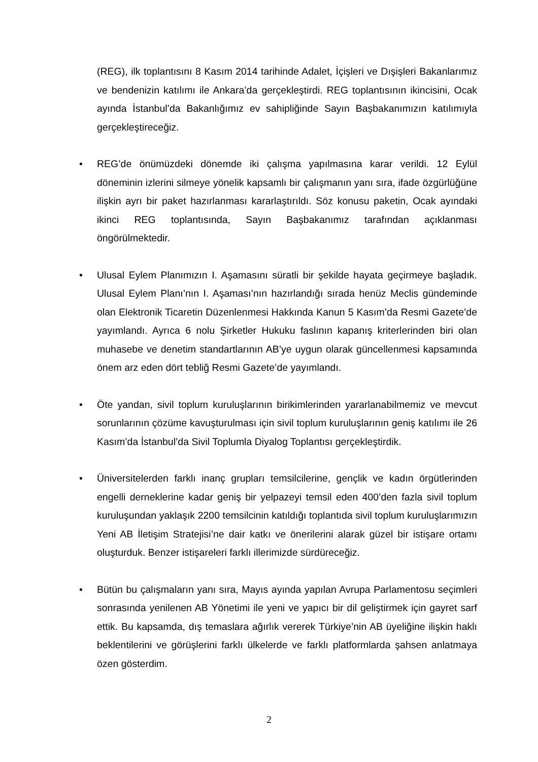(REG), ilk toplantısını 8 Kasım 2014 tarihinde Adalet, İçişleri ve Dışişleri Bakanlarımız ve bendenizin katılımı ile Ankara’da gerçekleştirdi. REG toplantısının ikincisini, Ocak ayında İstanbul’da Bakanlığımız ev sahipliğinde Sayın Başbakanımızın katılımıyla gerçekleştireceğiz.
• REG’de önümüzdeki dönemde iki çalışma yapılmasına karar verildi. 12 Eylül döneminin izlerini silmeye yönelik kapsamlı bir çalışmanın yanı sıra, ifade özgürlüğüne ilişkin ayrı bir paket hazırlanması kararlaştırıldı. Söz konusu paketin, Ocak ayındaki ikinci REG toplantısında, Sayın Başbakanımız tarafından açıklanması öngörülmektedir.
• Ulusal Eylem Planımızın I. Aşamasını süratli bir şekilde hayata geçirmeye başladık. Ulusal Eylem Planı’nın I. Aşaması’nın hazırlandığı sırada henüz Meclis gündeminde olan Elektronik Ticaretin Düzenlenmesi Hakkında Kanun 5 Kasım’da Resmi Gazete’de yayımlandı. Ayrıca 6 nolu Şirketler Hukuku faslının kapanış kriterlerinden biri olan muhasebe ve denetim standartlarının AB’ye uygun olarak güncellenmesi kapsamında önem arz eden dört tebliğ Resmi Gazete’de yayımlandı.
• Öte yandan, sivil toplum kuruluşlarının birikimlerinden yararlanabilmemiz ve mevcut sorunlarının çözüme kavuşturulması için sivil toplum kuruluşlarının geniş katılımı ile 26 Kasım’da İstanbul’da Sivil Toplumla Diyalog Toplantısı gerçekleştirdik.
• Üniversitelerden farklı inanç grupları temsilcilerine, gençlik ve kadın örgütlerinden engelli derneklerine kadar geniş bir yelpazeyi temsil eden 400’den fazla sivil toplum kuruluşundan yaklaşık 2200 temsilcinin katıldığı toplantıda sivil toplum kuruluşlarımızın Yeni AB İletişim Stratejisi’ne dair katkı ve önerilerini alarak güzel bir istişare ortamı oluşturduk. Benzer istişareleri farklı illerimizde sürdüreceğiz.
• Bütün bu çalışmaların yanı sıra, Mayıs ayında yapılan Avrupa Parlamentosu seçimleri sonrasında yenilenen AB Yönetimi ile yeni ve yapıcı bir dil geliştirmek için gayret sarf ettik. Bu kapsamda, dış temaslara ağırlık vererek Türkiye’nin AB üyeliğine ilişkin haklı beklentilerini ve görüşlerini farklı ülkelerde ve farklı platformlarda şahsen anlatmaya özen gösterdim.
2